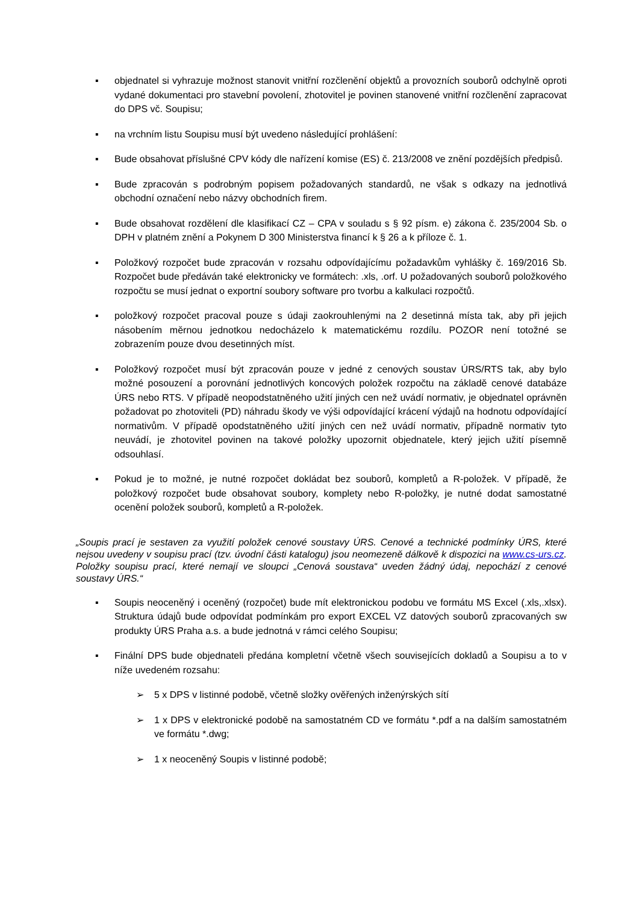▪ objednatel si vyhrazuje možnost stanovit vnitřní rozčlenění objektů a provozních souborů odchylně oproti vydané dokumentaci pro stavební povolení, zhotovitel je povinen stanovené vnitřní rozčlenění zapracovat do DPS vč. Soupisu;
▪ na vrchním listu Soupisu musí být uvedeno následující prohlášení:
▪ Bude obsahovat příslušné CPV kódy dle nařízení komise (ES) č. 213/2008 ve znění pozdějších předpisů.
▪ Bude zpracován s podrobným popisem požadovaných standardů, ne však s odkazy na jednotlivá obchodní označení nebo názvy obchodních firem.
▪ Bude obsahovat rozdělení dle klasifikací CZ – CPA v souladu s § 92 písm. e) zákona č. 235/2004 Sb. o DPH v platném znění a Pokynem D 300 Ministerstva financí k § 26 a k příloze č. 1.
▪ Položkový rozpočet bude zpracován v rozsahu odpovídajícímu požadavkům vyhlášky č. 169/2016 Sb. Rozpočet bude předáván také elektronicky ve formátech: .xls, .orf. U požadovaných souborů položkového rozpočtu se musí jednat o exportní soubory software pro tvorbu a kalkulaci rozpočtů.
▪ položkový rozpočet pracoval pouze s údaji zaokrouhlenými na 2 desetinná místa tak, aby při jejich násobením měrnou jednotkou nedocházelo k matematickému rozdílu. POZOR není totožné se zobrazením pouze dvou desetinných míst.
▪ Položkový rozpočet musí být zpracován pouze v jedné z cenových soustav ÚRS/RTS tak, aby bylo možné posouzení a porovnání jednotlivých koncových položek rozpočtu na základě cenové databáze ÚRS nebo RTS. V případě neopodstatněného užití jiných cen než uvádí normativ, je objednatel oprávněn požadovat po zhotoviteli (PD) náhradu škody ve výši odpovídající krácení výdajů na hodnotu odpovídající normativům. V případě opodstatněného užití jiných cen než uvádí normativ, případně normativ tyto neuvádí, je zhotovitel povinen na takové položky upozornit objednatele, který jejich užití písemně odsouhlasí.
▪ Pokud je to možné, je nutné rozpočet dokládat bez souborů, kompletů a R-položek. V případě, že položkový rozpočet bude obsahovat soubory, komplety nebo R-položky, je nutné dodat samostatné ocenění položek souborů, kompletů a R-položek.
„Soupis prací je sestaven za využití položek cenové soustavy ÚRS. Cenové a technické podmínky ÚRS, které nejsou uvedeny v soupisu prací (tzv. úvodní části katalogu) jsou neomezeně dálkově k dispozici na www.cs-urs.cz. Položky soupisu prací, které nemají ve sloupci „Cenová soustava“ uveden žádný údaj, nepochází z cenové soustavy ÚRS.“
▪ Soupis neoceněný i oceněný (rozpočet) bude mít elektronickou podobu ve formátu MS Excel (.xls,.xlsx). Struktura údajů bude odpovídat podmínkám pro export EXCEL VZ datových souborů zpracovaných sw produkty ÚRS Praha a.s. a bude jednotná v rámci celého Soupisu;
▪ Finální DPS bude objednateli předána kompletní včetně všech souvisejících dokladů a Soupisu a to v níže uvedeném rozsahu:
➢ 5 x DPS v listinné podobě, včetně složky ověřených inženýrských sítí
➢ 1 x DPS v elektronické podobě na samostatném CD ve formátu *.pdf a na dalším samostatném ve formátu *.dwg;
➢ 1 x neoceněný Soupis v listinné podobě;